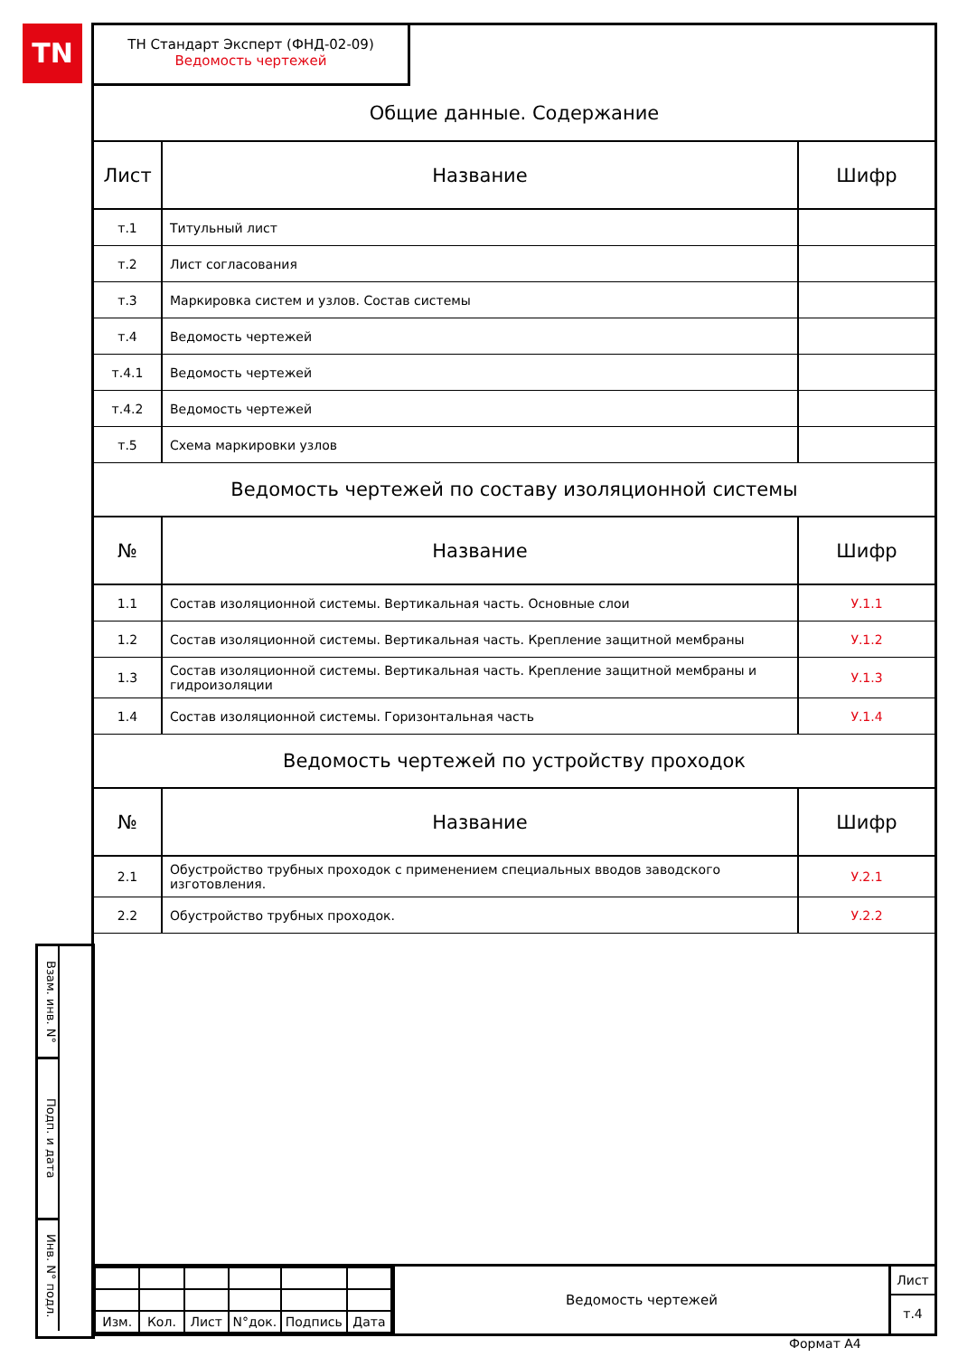TN
ТН Стандарт Эксперт (ФНД-02-09)
Ведомость чертежей
Общие данные. Содержание
| Лист | Название | Шифр |
| --- | --- | --- |
| т.1 | Титульный лист | |
| т.2 | Лист согласования | |
| т.3 | Маркировка систем и узлов. Состав системы | |
| т.4 | Ведомость чертежей | |
| т.4.1 | Ведомость чертежей | |
| т.4.2 | Ведомость чертежей | |
| т.5 | Схема маркировки узлов | |
Ведомость чертежей по составу изоляционной системы
| № | Название | Шифр |
| --- | --- | --- |
| 1.1 | Состав изоляционной системы. Вертикальная часть. Основные слои | У.1.1 |
| 1.2 | Состав изоляционной системы. Вертикальная часть. Крепление защитной мембраны | У.1.2 |
| 1.3 | Состав изоляционной системы. Вертикальная часть. Крепление защитной мембраны и гидроизоляции | У.1.3 |
| 1.4 | Состав изоляционной системы. Горизонтальная часть | У.1.4 |
Ведомость чертежей по устройству проходок
| № | Название | Шифр |
| --- | --- | --- |
| 2.1 | Обустройство трубных проходок с применением специальных вводов заводского изготовления. | У.2.1 |
| 2.2 | Обустройство трубных проходок. | У.2.2 |
| Изм. | Кол. | Лист | N°док. | Подпись | Дата |
Ведомость чертежей
Лист
т.4
Взам. инв. N°
Подп. и дата
Инв. N° подл.
Формат А4